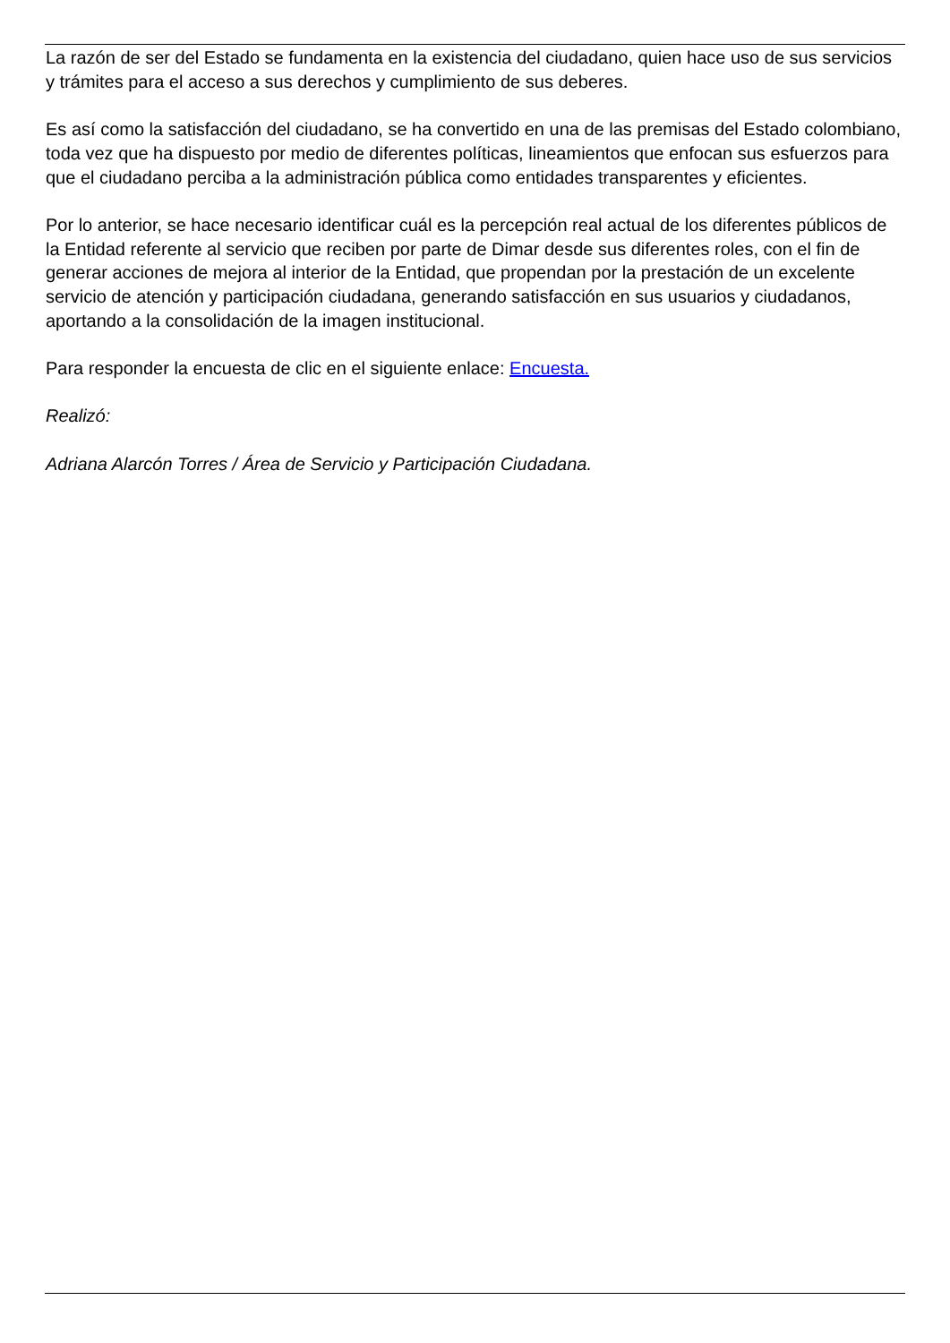La razón de ser del Estado se fundamenta en la existencia del ciudadano, quien hace uso de sus servicios y trámites para el acceso a sus derechos y cumplimiento de sus deberes.
Es así como la satisfacción del ciudadano, se ha convertido en una de las premisas del Estado colombiano, toda vez que ha dispuesto por medio de diferentes políticas, lineamientos que enfocan sus esfuerzos para que el ciudadano perciba a la administración pública como entidades transparentes y eficientes.
Por lo anterior, se hace necesario identificar cuál es la percepción real actual de los diferentes públicos de la Entidad referente al servicio que reciben por parte de Dimar desde sus diferentes roles, con el fin de generar acciones de mejora al interior de la Entidad, que propendan por la prestación de un excelente servicio de atención y participación ciudadana, generando satisfacción en sus usuarios y ciudadanos, aportando a la consolidación de la imagen institucional.
Para responder la encuesta de clic en el siguiente enlace: Encuesta.
Realizó:
Adriana Alarcón Torres / Área de Servicio y Participación Ciudadana.